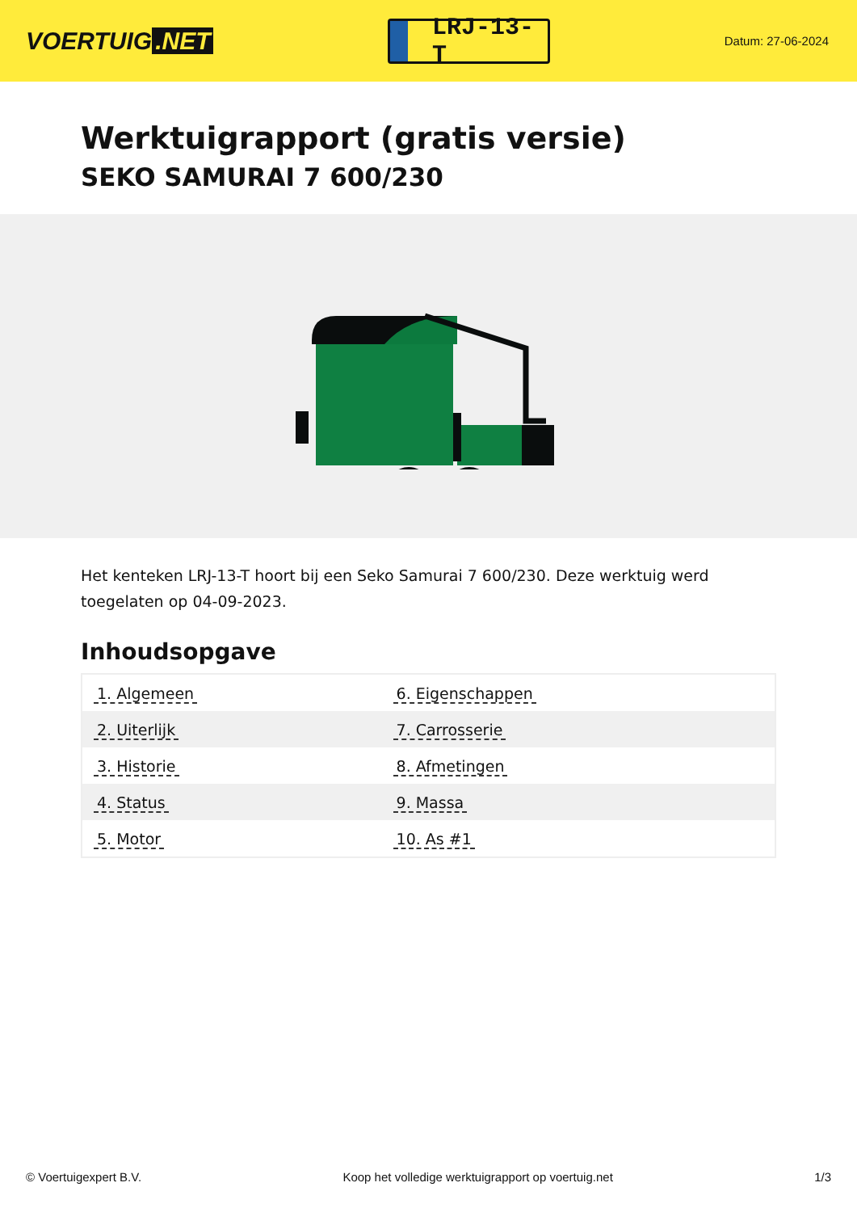VOERTUIG.NET
LRJ-13-T
Datum: 27-06-2024
Werktuigrapport (gratis versie)
SEKO SAMURAI 7 600/230
Het kenteken LRJ-13-T hoort bij een Seko Samurai 7 600/230. Deze werktuig werd toegelaten op 04-09-2023.
Inhoudsopgave
| 1. Algemeen | 6. Eigenschappen |
| 2. Uiterlijk | 7. Carrosserie |
| 3. Historie | 8. Afmetingen |
| 4. Status | 9. Massa |
| 5. Motor | 10. As #1 |
© Voertuigexpert B.V. Koop het volledige werktuigrapport op voertuig.net 1/3